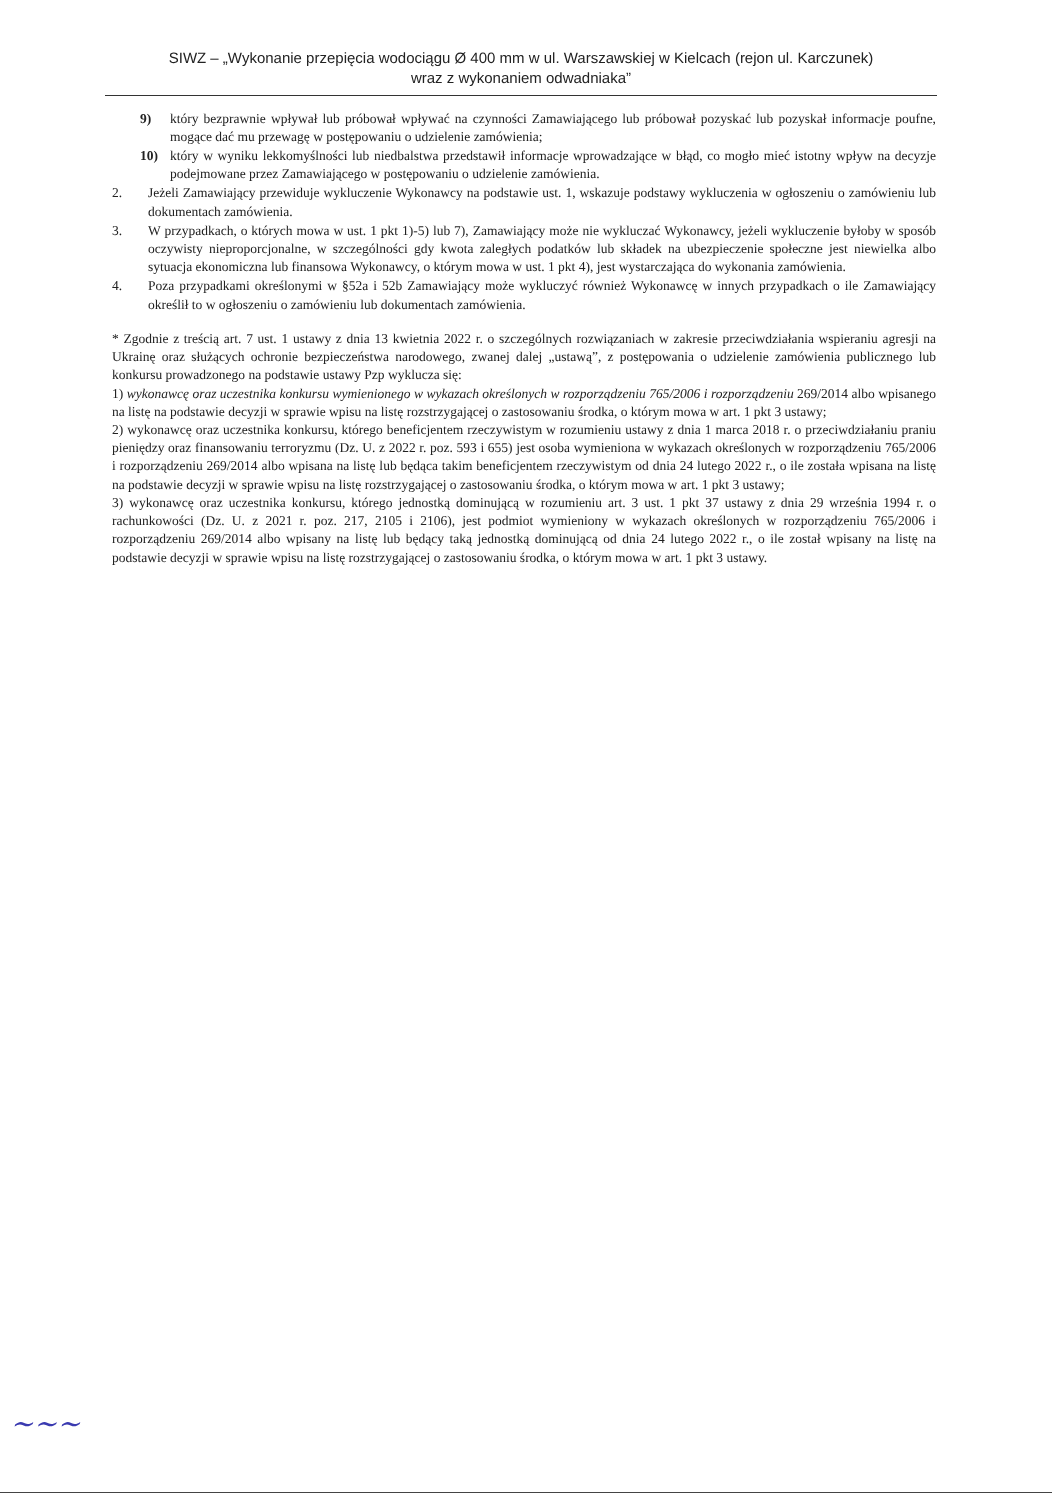SIWZ – „Wykonanie przepięcia wodociągu Ø 400 mm w ul. Warszawskiej w Kielcach (rejon ul. Karczunek)
wraz z wykonaniem odwadniaka”
9) który bezprawnie wpływał lub próbował wpływać na czynności Zamawiającego lub próbował pozyskać lub pozyskał informacje poufne, mogące dać mu przewagę w postępowaniu o udzielenie zamówienia;
10) który w wyniku lekkomyślności lub niedbalstwa przedstawił informacje wprowadzające w błąd, co mogło mieć istotny wpływ na decyzje podejmowane przez Zamawiającego w postępowaniu o udzielenie zamówienia.
2. Jeżeli Zamawiający przewiduje wykluczenie Wykonawcy na podstawie ust. 1, wskazuje podstawy wykluczenia w ogłoszeniu o zamówieniu lub dokumentach zamówienia.
3. W przypadkach, o których mowa w ust. 1 pkt 1)-5) lub 7), Zamawiający może nie wykluczać Wykonawcy, jeżeli wykluczenie byłoby w sposób oczywisty nieproporcjonalne, w szczególności gdy kwota zaległych podatków lub składek na ubezpieczenie społeczne jest niewielka albo sytuacja ekonomiczna lub finansowa Wykonawcy, o którym mowa w ust. 1 pkt 4), jest wystarczająca do wykonania zamówienia.
4. Poza przypadkami określonymi w §52a i 52b Zamawiający może wykluczyć również Wykonawcę w innych przypadkach o ile Zamawiający określił to w ogłoszeniu o zamówieniu lub dokumentach zamówienia.
* Zgodnie z treścią art. 7 ust. 1 ustawy z dnia 13 kwietnia 2022 r. o szczególnych rozwiązaniach w zakresie przeciwdziałania wspieraniu agresji na Ukrainę oraz służących ochronie bezpieczeństwa narodowego, zwanej dalej „ustawą”, z postępowania o udzielenie zamówienia publicznego lub konkursu prowadzonego na podstawie ustawy Pzp wyklucza się:
1) wykonawcę oraz uczestnika konkursu wymienionego w wykazach określonych w rozporządzeniu 765/2006 i rozporządzeniu 269/2014 albo wpisanego na listę na podstawie decyzji w sprawie wpisu na listę rozstrzygającej o zastosowaniu środka, o którym mowa w art. 1 pkt 3 ustawy;
2) wykonawcę oraz uczestnika konkursu, którego beneficjentem rzeczywistym w rozumieniu ustawy z dnia 1 marca 2018 r. o przeciwdziałaniu praniu pieniędzy oraz finansowaniu terroryzmu (Dz. U. z 2022 r. poz. 593 i 655) jest osoba wymieniona w wykazach określonych w rozporządzeniu 765/2006 i rozporządzeniu 269/2014 albo wpisana na listę lub będąca takim beneficjentem rzeczywistym od dnia 24 lutego 2022 r., o ile została wpisana na listę na podstawie decyzji w sprawie wpisu na listę rozstrzygającej o zastosowaniu środka, o którym mowa w art. 1 pkt 3 ustawy;
3) wykonawcę oraz uczestnika konkursu, którego jednostką dominującą w rozumieniu art. 3 ust. 1 pkt 37 ustawy z dnia 29 września 1994 r. o rachunkowości (Dz. U. z 2021 r. poz. 217, 2105 i 2106), jest podmiot wymieniony w wykazach określonych w rozporządzeniu 765/2006 i rozporządzeniu 269/2014 albo wpisany na listę lub będący taką jednostką dominującą od dnia 24 lutego 2022 r., o ile został wpisany na listę na podstawie decyzji w sprawie wpisu na listę rozstrzygającej o zastosowaniu środka, o którym mowa w art. 1 pkt 3 ustawy.
~~~